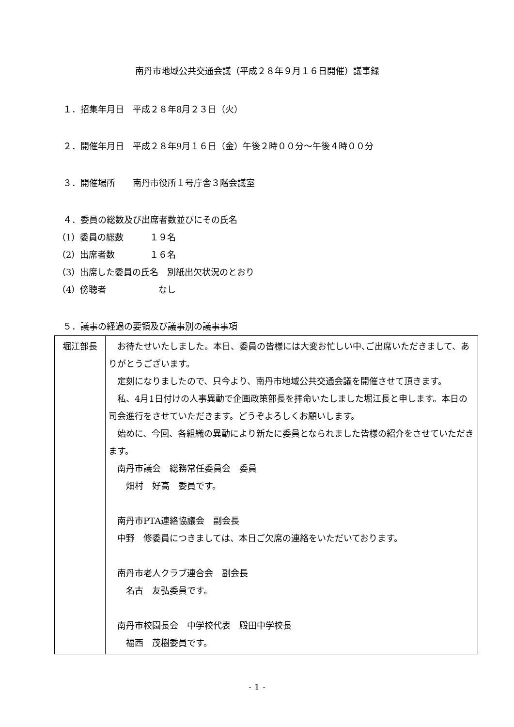南丹市地域公共交通会議（平成２８年９月１６日開催）議事録
１．招集年月日　平成２８年8月２３日（火）
２．開催年月日　平成２８年9月１６日（金）午後２時００分～午後４時００分
３．開催場所　　南丹市役所１号庁舎３階会議室
４．委員の総数及び出席者数並びにその氏名
（1）委員の総数　　　１９名
（2）出席者数　　　　１６名
（3）出席した委員の氏名　別紙出欠状況のとおり
（4）傍聴者　　　　　　なし
５．議事の経過の要領及び議事別の議事事項
| 堀江部長 | お待たせいたしました。本日、委員の皆様には大変お忙しい中､ご出席いただきまして、ありがとうございます。 定刻になりましたので、只今より、南丹市地域公共交通会議を開催させて頂きます。 私、4月1日付けの人事異動で企画政策部長を拝命いたしました堀江長と申します。本日の司会進行をさせていただきます。どうぞよろしくお願いします。 始めに、今回、各組織の異動により新たに委員となられました皆様の紹介をさせていただきます。 南丹市議会 総務常任委員会 委員 畑村 好高 委員です。 南丹市PTA連絡協議会 副会長 中野 修委員につきましては、本日ご欠席の連絡をいただいております。 南丹市老人クラブ連合会 副会長 名古 友弘委員です。 南丹市校園長会 中学校代表 殿田中学校長 福西 茂樹委員です。 |
- 1 -